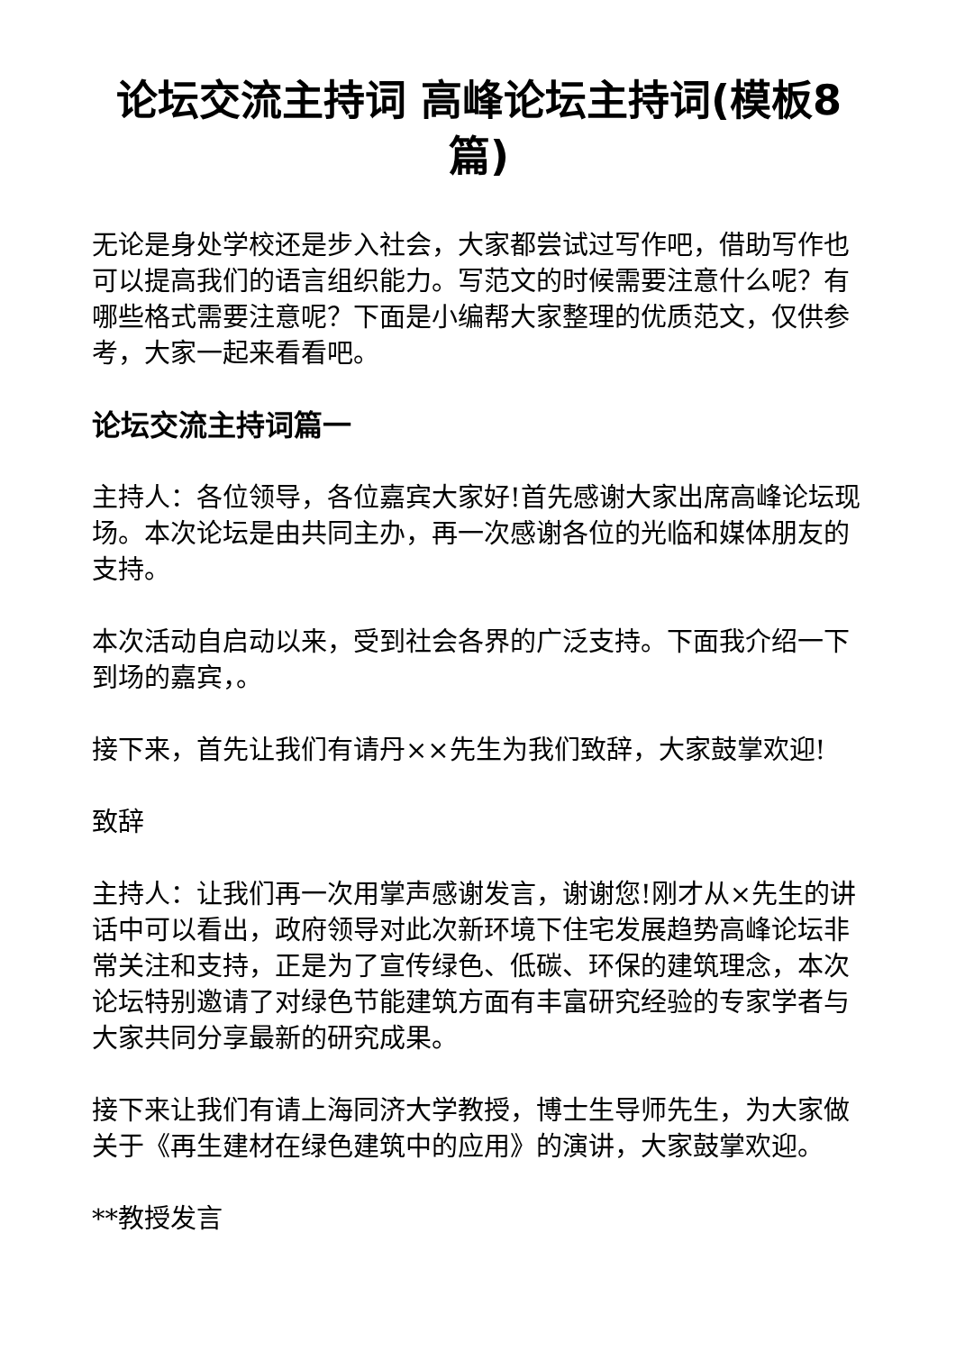论坛交流主持词 高峰论坛主持词(模板8篇)
无论是身处学校还是步入社会，大家都尝试过写作吧，借助写作也可以提高我们的语言组织能力。写范文的时候需要注意什么呢？有哪些格式需要注意呢？下面是小编帮大家整理的优质范文，仅供参考，大家一起来看看吧。
论坛交流主持词篇一
主持人：各位领导，各位嘉宾大家好!首先感谢大家出席高峰论坛现场。本次论坛是由共同主办，再一次感谢各位的光临和媒体朋友的支持。
本次活动自启动以来，受到社会各界的广泛支持。下面我介绍一下到场的嘉宾，。
接下来，首先让我们有请丹××先生为我们致辞，大家鼓掌欢迎!
致辞
主持人：让我们再一次用掌声感谢发言，谢谢您!刚才从×先生的讲话中可以看出，政府领导对此次新环境下住宅发展趋势高峰论坛非常关注和支持，正是为了宣传绿色、低碳、环保的建筑理念，本次论坛特别邀请了对绿色节能建筑方面有丰富研究经验的专家学者与大家共同分享最新的研究成果。
接下来让我们有请上海同济大学教授，博士生导师先生，为大家做关于《再生建材在绿色建筑中的应用》的演讲，大家鼓掌欢迎。
**教授发言